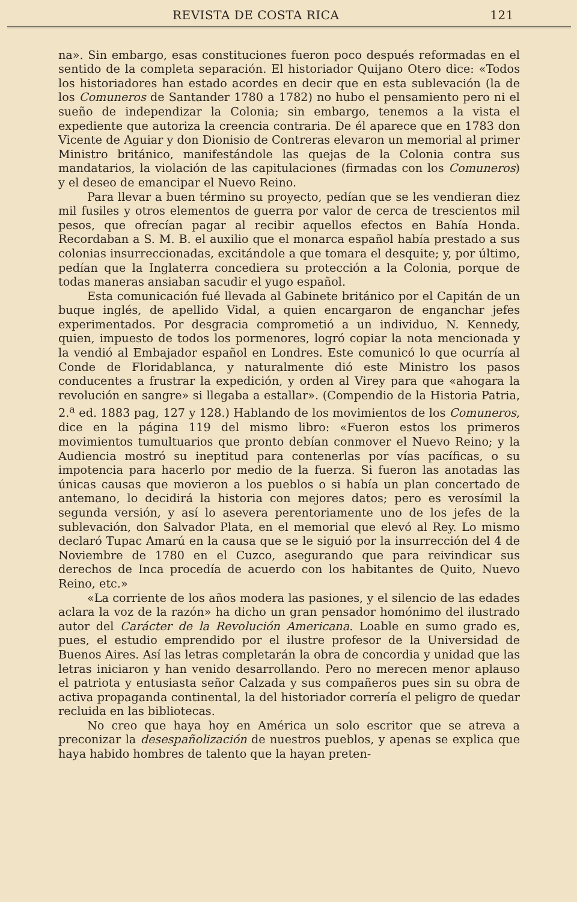REVISTA DE COSTA RICA 121
na». Sin embargo, esas constituciones fueron poco después reformadas en el sentido de la completa separación. El historiador Quijano Otero dice: «Todos los historiadores han estado acordes en decir que en esta sublevación (la de los Comuneros de Santander 1780 a 1782) no hubo el pensamiento pero ni el sueño de independizar la Colonia; sin embargo, tenemos a la vista el expediente que autoriza la creencia contraria. De él aparece que en 1783 don Vicente de Aguiar y don Dionisio de Contreras elevaron un memorial al primer Ministro británico, manifestándole las quejas de la Colonia contra sus mandatarios, la violación de las capitulaciones (firmadas con los Comuneros) y el deseo de emancipar el Nuevo Reino.
Para llevar a buen término su proyecto, pedían que se les vendieran diez mil fusiles y otros elementos de guerra por valor de cerca de trescientos mil pesos, que ofrecían pagar al recibir aquellos efectos en Bahía Honda. Recordaban a S. M. B. el auxilio que el monarca español había prestado a sus colonias insurreccionadas, excitándole a que tomara el desquite; y, por último, pedían que la Inglaterra concediera su protección a la Colonia, porque de todas maneras ansiaban sacudir el yugo español.
Esta comunicación fué llevada al Gabinete británico por el Capitán de un buque inglés, de apellido Vidal, a quien encargaron de enganchar jefes experimentados. Por desgracia comprometió a un individuo, N. Kennedy, quien, impuesto de todos los pormenores, logró copiar la nota mencionada y la vendió al Embajador español en Londres. Este comunicó lo que ocurría al Conde de Floridablanca, y naturalmente dió este Ministro los pasos conducentes a frustrar la expedición, y orden al Virey para que «ahogara la revolución en sangre» si llegaba a estallar». (Compendio de la Historia Patria, 2.<sup>a</sup> ed. 1883 pag, 127 y 128.) Hablando de los movimientos de los Comuneros, dice en la página 119 del mismo libro: «Fueron estos los primeros movimientos tumultuarios que pronto debían conmover el Nuevo Reino; y la Audiencia mostró su ineptitud para contenerlas por vías pacíficas, o su impotencia para hacerlo por medio de la fuerza. Si fueron las anotadas las únicas causas que movieron a los pueblos o si había un plan concertado de antemano, lo decidirá la historia con mejores datos; pero es verosímil la segunda versión, y así lo asevera perentoriamente uno de los jefes de la sublevación, don Salvador Plata, en el memorial que elevó al Rey. Lo mismo declaró Tupac Amarú en la causa que se le siguió por la insurrección del 4 de Noviembre de 1780 en el Cuzco, asegurando que para reivindicar sus derechos de Inca procedía de acuerdo con los habitantes de Quito, Nuevo Reino, etc.»
«La corriente de los años modera las pasiones, y el silencio de las edades aclara la voz de la razón» ha dicho un gran pensador homónimo del ilustrado autor del Carácter de la Revolución Americana. Loable en sumo grado es, pues, el estudio emprendido por el ilustre profesor de la Universidad de Buenos Aires. Así las letras completarán la obra de concordia y unidad que las letras iniciaron y han venido desarrollando. Pero no merecen menor aplauso el patriota y entusiasta señor Calzada y sus compañeros pues sin su obra de activa propaganda continental, la del historiador correría el peligro de quedar recluida en las bibliotecas.
No creo que haya hoy en América un solo escritor que se atreva a preconizar la desespañolización de nuestros pueblos, y apenas se explica que haya habido hombres de talento que la hayan preten-